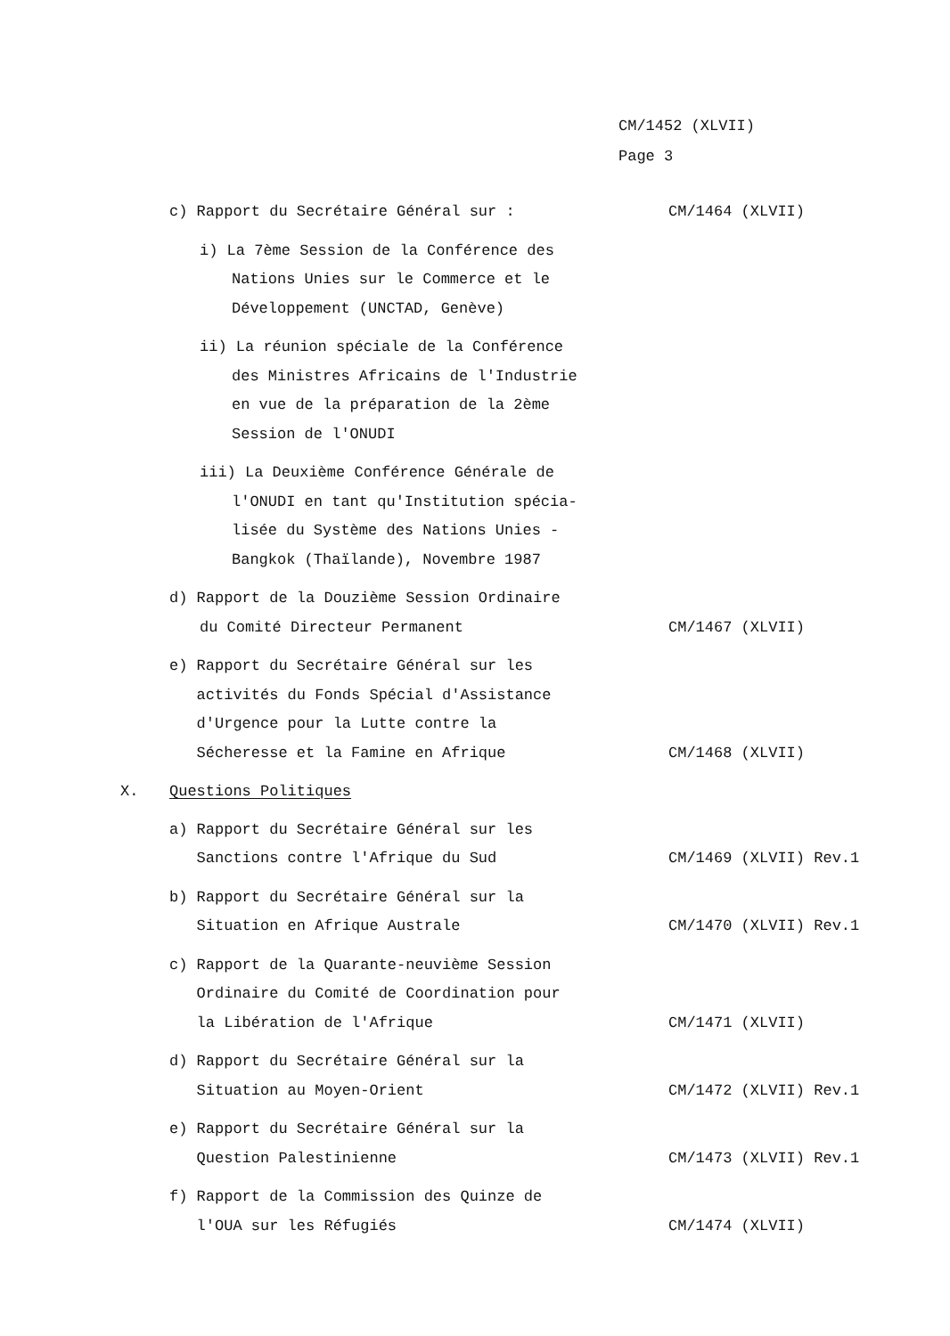CM/1452 (XLVII)
Page 3
c) Rapport du Secrétaire Général sur : CM/1464 (XLVII)
i) La 7ème Session de la Conférence des
Nations Unies sur le Commerce et le
Développement (UNCTAD, Genève)
ii) La réunion spéciale de la Conférence
des Ministres Africains de l'Industrie
en vue de la préparation de la 2ème
Session de l'ONUDI
iii) La Deuxième Conférence Générale de
l'ONUDI en tant qu'Institution spécia-
lisée du Système des Nations Unies -
Bangkok (Thaïlande), Novembre 1987
d) Rapport de la Douzième Session Ordinaire
du Comité Directeur Permanent
CM/1467 (XLVII)
e) Rapport du Secrétaire Général sur les
activités du Fonds Spécial d'Assistance
d'Urgence pour la Lutte contre la
Sécheresse et la Famine en Afrique
CM/1468 (XLVII)
X. Questions Politiques
a) Rapport du Secrétaire Général sur les
Sanctions contre l'Afrique du Sud
CM/1469 (XLVII) Rev.1
b) Rapport du Secrétaire Général sur la
Situation en Afrique Australe
CM/1470 (XLVII) Rev.1
c) Rapport de la Quarante-neuvième Session
Ordinaire du Comité de Coordination pour
la Libération de l'Afrique
CM/1471 (XLVII)
d) Rapport du Secrétaire Général sur la
Situation au Moyen-Orient
CM/1472 (XLVII) Rev.1
e) Rapport du Secrétaire Général sur la
Question Palestinienne
CM/1473 (XLVII) Rev.1
f) Rapport de la Commission des Quinze de
l'OUA sur les Réfugiés
CM/1474 (XLVII)